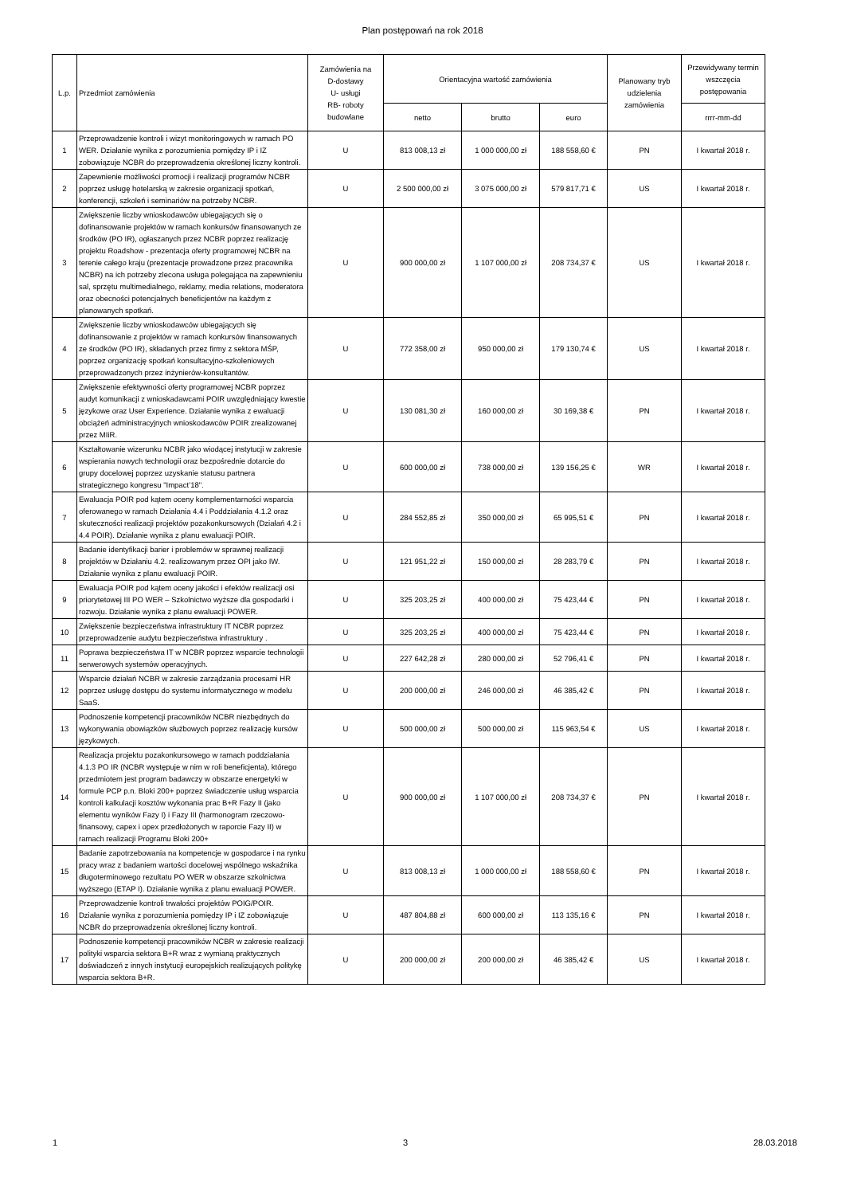Plan postępowań na rok 2018
| L.p. | Przedmiot zamówienia | Zamówienia na D-dostawy U- usługi RB- roboty budowlane | Orientacyjna wartość zamówienia | | | Planowany tryb udzielenia zamówienia | Przewidywany termin wszczęcia postępowania |
| --- | --- | --- | --- | --- | --- | --- | --- |
| | | | netto | brutto | euro | | rrrr-mm-dd |
| 1 | Przeprowadzenie kontroli i wizyt monitoringowych w ramach PO WER. Działanie wynika z porozumienia pomiędzy IP i IZ zobowiązuje NCBR do przeprowadzenia określonej liczny kontroli. | U | 813 008,13 zł | 1 000 000,00 zł | 188 558,60 € | PN | I kwartał 2018 r. |
| 2 | Zapewnienie możliwości promocji i realizacji programów NCBR poprzez usługę hotelarską w zakresie organizacji spotkań, konferencji, szkoleń i seminariów na potrzeby NCBR. | U | 2 500 000,00 zł | 3 075 000,00 zł | 579 817,71 € | US | I kwartał 2018 r. |
| 3 | Zwiększenie liczby wnioskodawców ubiegających się o dofinansowanie projektów w ramach konkursów finansowanych ze środków (PO IR), ogłaszanych przez NCBR poprzez realizację projektu Roadshow - prezentacja oferty programowej NCBR na terenie całego kraju (prezentacje prowadzone przez pracownika NCBR) na ich potrzeby zlecona usługa polegająca na zapewnieniu sal, sprzętu multimedialnego, reklamy, media relations, moderatora oraz obecności potencjalnych beneficjentów na każdym z planowanych spotkań. | U | 900 000,00 zł | 1 107 000,00 zł | 208 734,37 € | US | I kwartał 2018 r. |
| 4 | Zwiększenie liczby wnioskodawców ubiegających się dofinansowanie z projektów w ramach konkursów finansowanych ze środków (PO IR), składanych przez firmy z sektora MŚP, poprzez organizację spotkań konsultacyjno-szkoleniowych przeprowadzonych przez inżynierów-konsultantów. | U | 772 358,00 zł | 950 000,00 zł | 179 130,74 € | US | I kwartał 2018 r. |
| 5 | Zwiększenie efektywności oferty programowej NCBR poprzez audyt komunikacji z wnioskadawcami POIR uwzględniający kwestie językowe oraz User Experience. Działanie wynika z ewaluacji obciążeń administracyjnych wnioskodawców POIR zrealizowanej przez MIiR. | U | 130 081,30 zł | 160 000,00 zł | 30 169,38 € | PN | I kwartał 2018 r. |
| 6 | Kształtowanie wizerunku NCBR jako wiodącej instytucji w zakresie wspierania nowych technologii oraz bezpośrednie dotarcie do grupy docelowej poprzez uzyskanie statusu partnera strategicznego kongresu "Impact’18". | U | 600 000,00 zł | 738 000,00 zł | 139 156,25 € | WR | I kwartał 2018 r. |
| 7 | Ewaluacja POIR pod kątem oceny komplementarności wsparcia oferowanego w ramach Działania 4.4 i Poddziałania 4.1.2 oraz skuteczności realizacji projektów pozakonkursowych (Działań 4.2 i 4.4 POIR). Działanie wynika z planu ewaluacji POIR. | U | 284 552,85 zł | 350 000,00 zł | 65 995,51 € | PN | I kwartał 2018 r. |
| 8 | Badanie identyfikacji barier i problemów w sprawnej realizacji projektów w Działaniu 4.2. realizowanym przez OPI jako IW. Działanie wynika z planu ewaluacji POIR. | U | 121 951,22 zł | 150 000,00 zł | 28 283,79 € | PN | I kwartał 2018 r. |
| 9 | Ewaluacja POIR pod kątem oceny jakości i efektów realizacji osi priorytetowej III PO WER – Szkolnictwo wyższe dla gospodarki i rozwoju. Działanie wynika z planu ewaluacji POWER. | U | 325 203,25 zł | 400 000,00 zł | 75 423,44 € | PN | I kwartał 2018 r. |
| 10 | Zwiększenie bezpieczeństwa infrastruktury IT NCBR poprzez przeprowadzenie audytu bezpieczeństwa infrastruktury . | U | 325 203,25 zł | 400 000,00 zł | 75 423,44 € | PN | I kwartał 2018 r. |
| 11 | Poprawa bezpieczeństwa IT w NCBR poprzez wsparcie technologii serwerowych systemów operacyjnych. | U | 227 642,28 zł | 280 000,00 zł | 52 796,41 € | PN | I kwartał 2018 r. |
| 12 | Wsparcie działań NCBR w zakresie zarządzania procesami HR poprzez usługę dostępu do systemu informatycznego w modelu SaaS. | U | 200 000,00 zł | 246 000,00 zł | 46 385,42 € | PN | I kwartał 2018 r. |
| 13 | Podnoszenie kompetencji pracowników NCBR niezbędnych do wykonywania obowiązków służbowych poprzez realizację kursów językowych. | U | 500 000,00 zł | 500 000,00 zł | 115 963,54 € | US | I kwartał 2018 r. |
| 14 | Realizacja projektu pozakonkursowego w ramach poddziałania 4.1.3 PO IR (NCBR występuje w nim w roli beneficjenta), którego przedmiotem jest program badawczy w obszarze energetyki w formule PCP p.n. Bloki 200+ poprzez świadczenie usług wsparcia kontroli kalkulacji kosztów wykonania prac B+R Fazy II (jako elementu wyników Fazy I) i Fazy III (harmonogram rzeczowo-finansowy, capex i opex przedłożonych w raporcie Fazy II) w ramach realizacji Programu Bloki 200+ | U | 900 000,00 zł | 1 107 000,00 zł | 208 734,37 € | PN | I kwartał 2018 r. |
| 15 | Badanie zapotrzebowania na kompetencje w gospodarce i na rynku pracy wraz z badaniem wartości docelowej wspólnego wskaźnika długoterminowego rezultatu PO WER w obszarze szkolnictwa wyższego (ETAP I). Działanie wynika z planu ewaluacji POWER. | U | 813 008,13 zł | 1 000 000,00 zł | 188 558,60 € | PN | I kwartał 2018 r. |
| 16 | Przeprowadzenie kontroli trwałości projektów POIG/POIR. Działanie wynika z porozumienia pomiędzy IP i IZ zobowiązuje NCBR do przeprowadzenia określonej liczny kontroli. | U | 487 804,88 zł | 600 000,00 zł | 113 135,16 € | PN | I kwartał 2018 r. |
| 17 | Podnoszenie kompetencji pracowników NCBR w zakresie realizacji polityki wsparcia sektora B+R wraz z wymianą praktycznych doświadczeń z innych instytucji europejskich realizujących politykę wsparcia sektora B+R. | U | 200 000,00 zł | 200 000,00 zł | 46 385,42 € | US | I kwartał 2018 r. |
1 3 28.03.2018